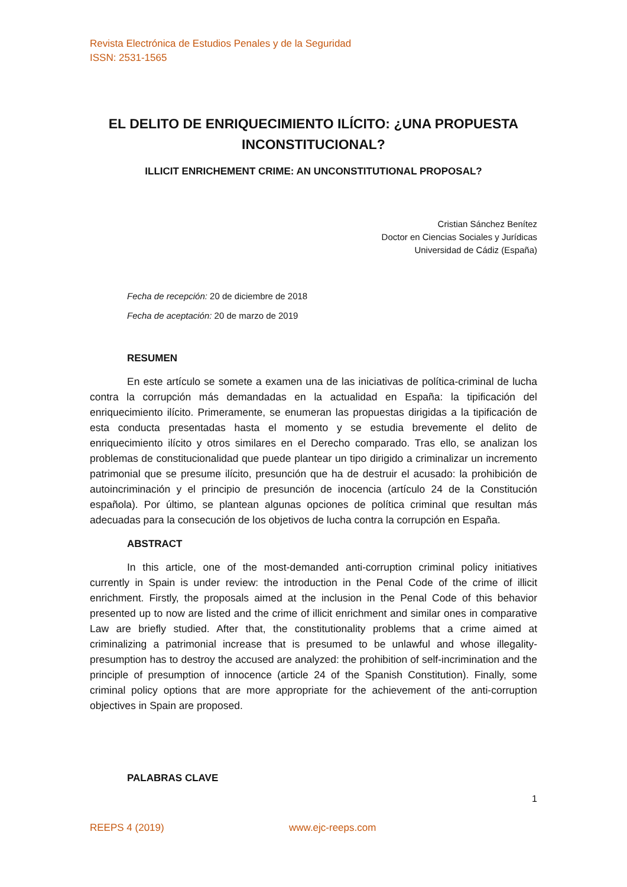Revista Electrónica de Estudios Penales y de la Seguridad
ISSN: 2531-1565
EL DELITO DE ENRIQUECIMIENTO ILÍCITO: ¿UNA PROPUESTA INCONSTITUCIONAL?
ILLICIT ENRICHEMENT CRIME: AN UNCONSTITUTIONAL PROPOSAL?
Cristian Sánchez Benítez
Doctor en Ciencias Sociales y Jurídicas
Universidad de Cádiz (España)
Fecha de recepción: 20 de diciembre de 2018
Fecha de aceptación: 20 de marzo de 2019
RESUMEN
En este artículo se somete a examen una de las iniciativas de política-criminal de lucha contra la corrupción más demandadas en la actualidad en España: la tipificación del enriquecimiento ilícito. Primeramente, se enumeran las propuestas dirigidas a la tipificación de esta conducta presentadas hasta el momento y se estudia brevemente el delito de enriquecimiento ilícito y otros similares en el Derecho comparado. Tras ello, se analizan los problemas de constitucionalidad que puede plantear un tipo dirigido a criminalizar un incremento patrimonial que se presume ilícito, presunción que ha de destruir el acusado: la prohibición de autoincriminación y el principio de presunción de inocencia (artículo 24 de la Constitución española). Por último, se plantean algunas opciones de política criminal que resultan más adecuadas para la consecución de los objetivos de lucha contra la corrupción en España.
ABSTRACT
In this article, one of the most-demanded anti-corruption criminal policy initiatives currently in Spain is under review: the introduction in the Penal Code of the crime of illicit enrichment. Firstly, the proposals aimed at the inclusion in the Penal Code of this behavior presented up to now are listed and the crime of illicit enrichment and similar ones in comparative Law are briefly studied. After that, the constitutionality problems that a crime aimed at criminalizing a patrimonial increase that is presumed to be unlawful and whose illegality-presumption has to destroy the accused are analyzed: the prohibition of self-incrimination and the principle of presumption of innocence (article 24 of the Spanish Constitution). Finally, some criminal policy options that are more appropriate for the achievement of the anti-corruption objectives in Spain are proposed.
PALABRAS CLAVE
1
REEPS 4 (2019) www.ejc-reeps.com